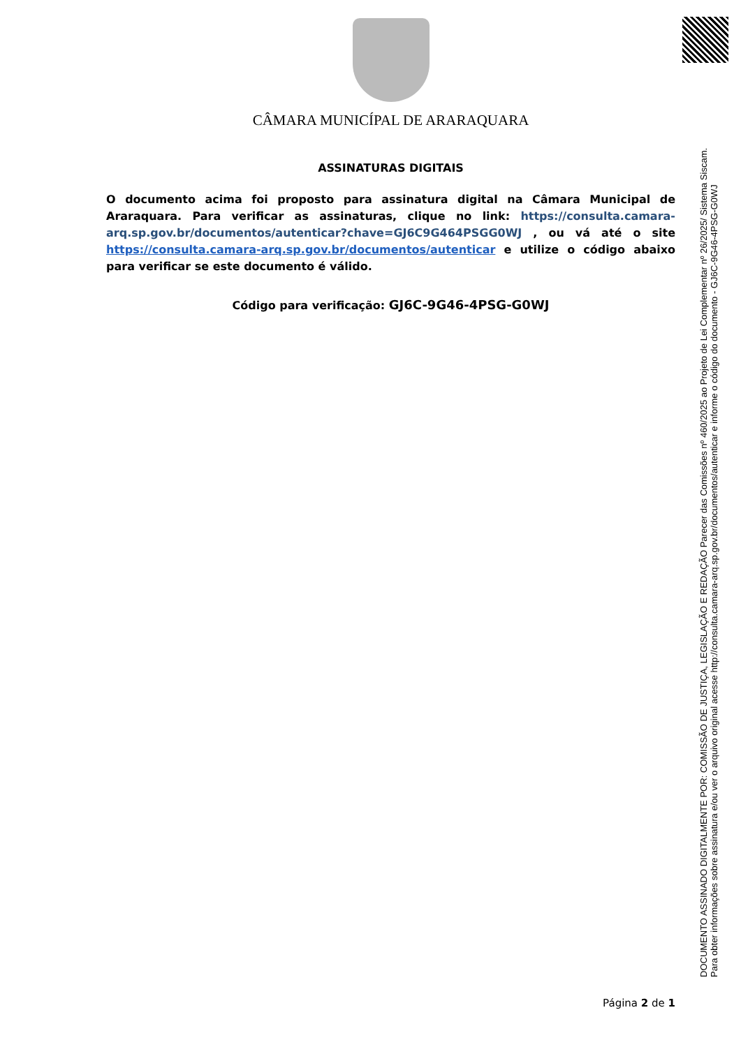CÂMARA MUNICÍPAL DE ARARAQUARA
ASSINATURAS DIGITAIS
O documento acima foi proposto para assinatura digital na Câmara Municipal de Araraquara. Para verificar as assinaturas, clique no link: https://consulta.camara-arq.sp.gov.br/documentos/autenticar?chave=GJ6C9G464PSGG0WJ , ou vá até o site https://consulta.camara-arq.sp.gov.br/documentos/autenticar e utilize o código abaixo para verificar se este documento é válido.
Código para verificação: GJ6C-9G46-4PSG-G0WJ
Página 2 de 1
DOCUMENTO ASSINADO DIGITALMENTE POR: COMISSÃO DE JUSTIÇA, LEGISLAÇÃO E REDAÇÃO Parecer das Comissões nº 460/2025 ao Projeto de Lei Complementar nº 26/2025/ Sistema Siscam.
Para obter informações sobre assinatura e/ou ver o arquivo original acesse http://consulta.camara-arq.sp.gov.br/documentos/autenticar e informe o código do documento - GJ6C-9G46-4PSG-G0WJ